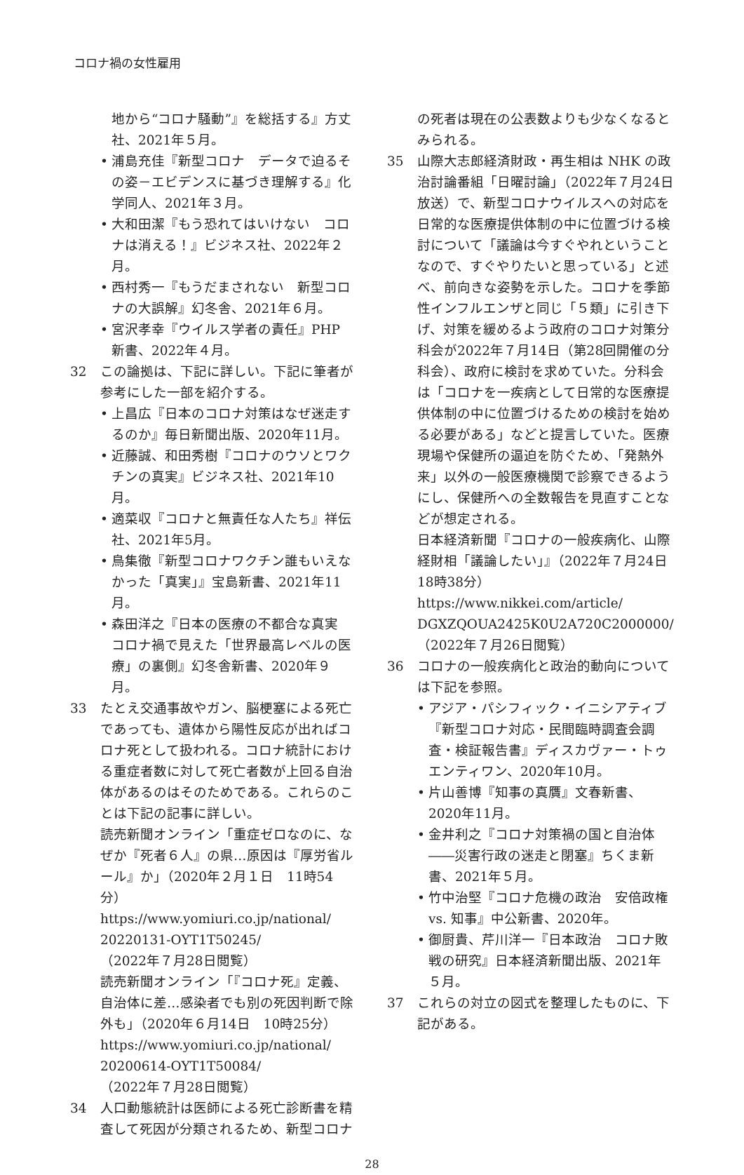コロナ禍の女性雇用
地から“コロナ騒動”』を総括する』方丈社、2021年５月。
• 浦島充佳『新型コロナ　データで迫るその姿－エビデンスに基づき理解する』化学同人、2021年３月。
• 大和田潔『もう恐れてはいけない　コロナは消える！』ビジネス社、2022年２月。
• 西村秀一『もうだまされない　新型コロナの大誤解』幻冬舎、2021年６月。
• 宮沢孝幸『ウイルス学者の責任』PHP 新書、2022年４月。
32 この論拠は、下記に詳しい。下記に筆者が参考にした一部を紹介する。
• 上昌広『日本のコロナ対策はなぜ迷走するのか』毎日新聞出版、2020年11月。
• 近藤誠、和田秀樹『コロナのウソとワクチンの真実』ビジネス社、2021年10月。
• 適菜収『コロナと無責任な人たち』祥伝社、2021年5月。
• 鳥集徹『新型コロナワクチン誰もいえなかった「真実」』宝島新書、2021年11月。
• 森田洋之『日本の医療の不都合な真実　コロナ禍で見えた「世界最高レベルの医療」の裏側』幻冬舎新書、2020年９月。
33 たとえ交通事故やガン、脳梗塞による死亡であっても、遺体から陽性反応が出ればコロナ死として扱われる。コロナ統計における重症者数に対して死亡者数が上回る自治体があるのはそのためである。これらのことは下記の記事に詳しい。
読売新聞オンライン「重症ゼロなのに、なぜか『死者６人』の県…原因は『厚労省ルール』か」（2020年２月１日　11時54分）
https://www.yomiuri.co.jp/national/ 20220131-OYT1T50245/
（2022年７月28日閲覧）
読売新聞オンライン「『コロナ死』定義、自治体に差…感染者でも別の死因判断で除外も」（2020年６月14日　10時25分）
https://www.yomiuri.co.jp/national/ 20200614-OYT1T50084/
（2022年７月28日閲覧）
34 人口動態統計は医師による死亡診断書を精査して死因が分類されるため、新型コロナ
の死者は現在の公表数よりも少なくなるとみられる。
35 山際大志郎経済財政・再生相は NHK の政治討論番組「日曜討論」（2022年７月24日放送）で、新型コロナウイルスへの対応を日常的な医療提供体制の中に位置づける検討について「議論は今すぐやれということなので、すぐやりたいと思っている」と述べ、前向きな姿勢を示した。コロナを季節性インフルエンザと同じ「５類」に引き下げ、対策を緩めるよう政府のコロナ対策分科会が2022年７月14日（第28回開催の分科会）、政府に検討を求めていた。分科会は「コロナを一疾病として日常的な医療提供体制の中に位置づけるための検討を始める必要がある」などと提言していた。医療現場や保健所の逼迫を防ぐため、「発熱外来」以外の一般医療機関で診察できるようにし、保健所への全数報告を見直すことなどが想定される。
日本経済新聞『コロナの一般疾病化、山際経財相「議論したい」』（2022年７月24日18時38分）
https://www.nikkei.com/article/ DGXZQOUA2425K0U2A720C2000000/
（2022年７月26日閲覧）
36 コロナの一般疾病化と政治的動向については下記を参照。
• アジア・パシフィック・イニシアティブ『新型コロナ対応・民間臨時調査会調査・検証報告書』ディスカヴァー・トゥエンティワン、2020年10月。
• 片山善博『知事の真贋』文春新書、2020年11月。
• 金井利之『コロナ対策禍の国と自治体――災害行政の迷走と閉塞』ちくま新書、2021年５月。
• 竹中治堅『コロナ危機の政治　安倍政権 vs. 知事』中公新書、2020年。
• 御厨貴、芹川洋一『日本政治　コロナ敗戦の研究』日本経済新聞出版、2021年５月。
37 これらの対立の図式を整理したものに、下記がある。
28